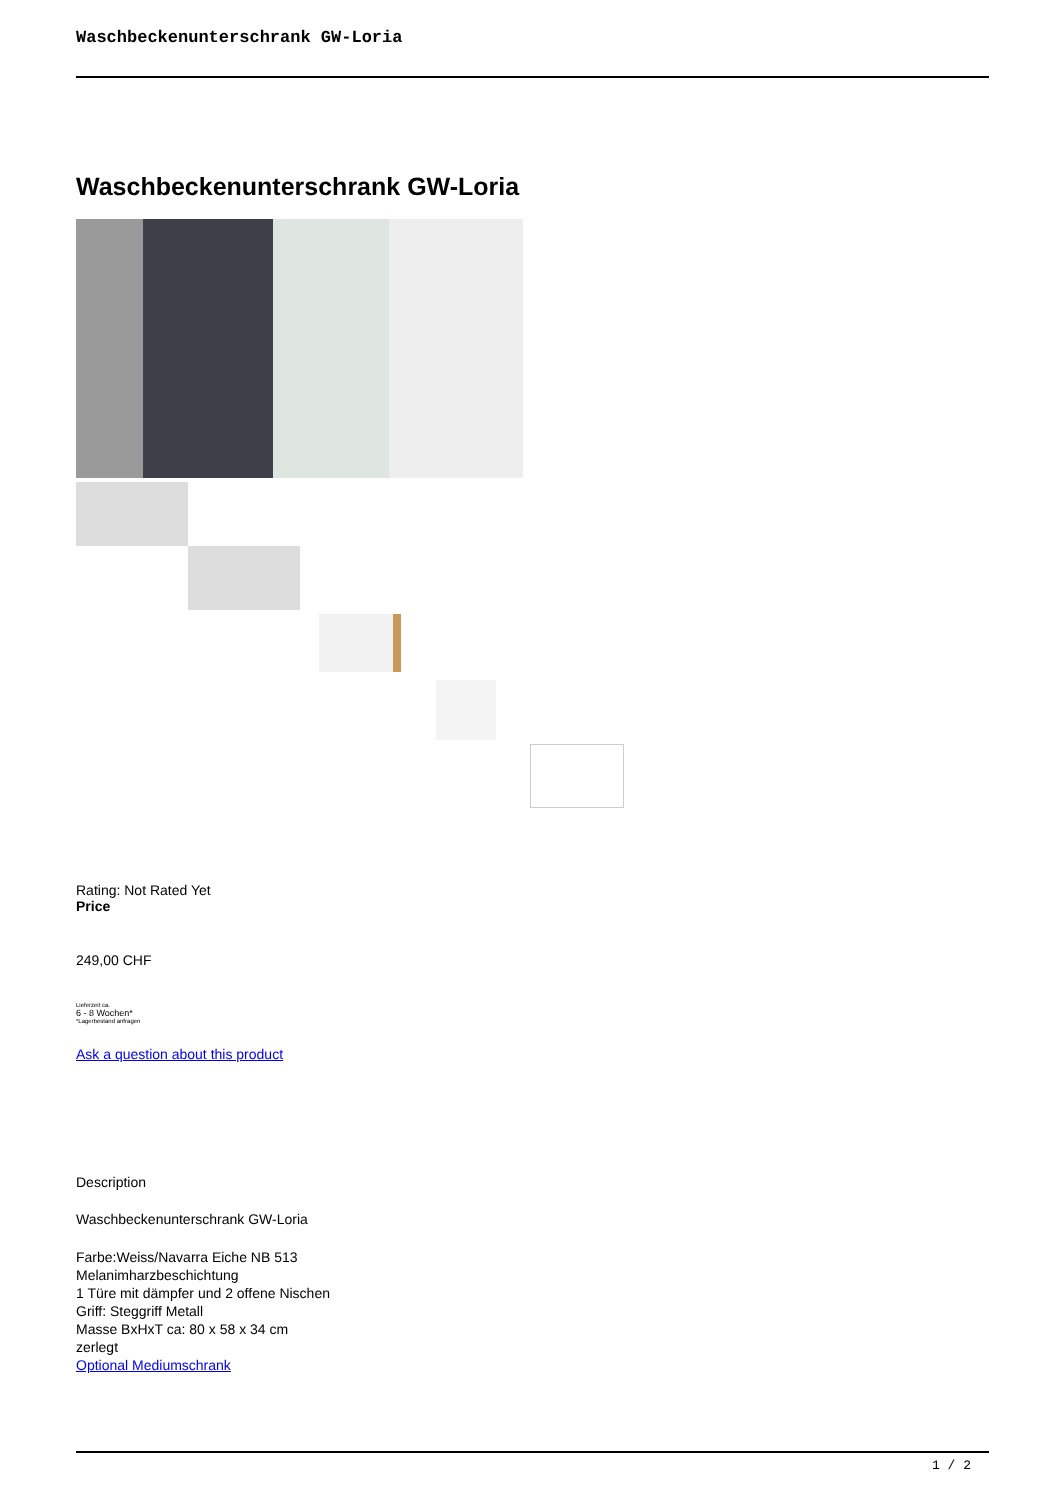Waschbeckenunterschrank GW-Loria
Waschbeckenunterschrank GW-Loria
Rating: Not Rated Yet
Price
249,00 CHF
Lieferzeit ca.
6 - 8 Wochen*
*Lagerbestand anfragen
Ask a question about this product
Description
Waschbeckenunterschrank GW-Loria
Farbe:Weiss/Navarra Eiche NB 513
Melanimharzbeschichtung
1 Türe mit dämpfer und 2 offene Nischen
Griff: Steggriff Metall
Masse BxHxT ca: 80 x 58 x 34 cm
zerlegt
Optional Mediumschrank
1 / 2